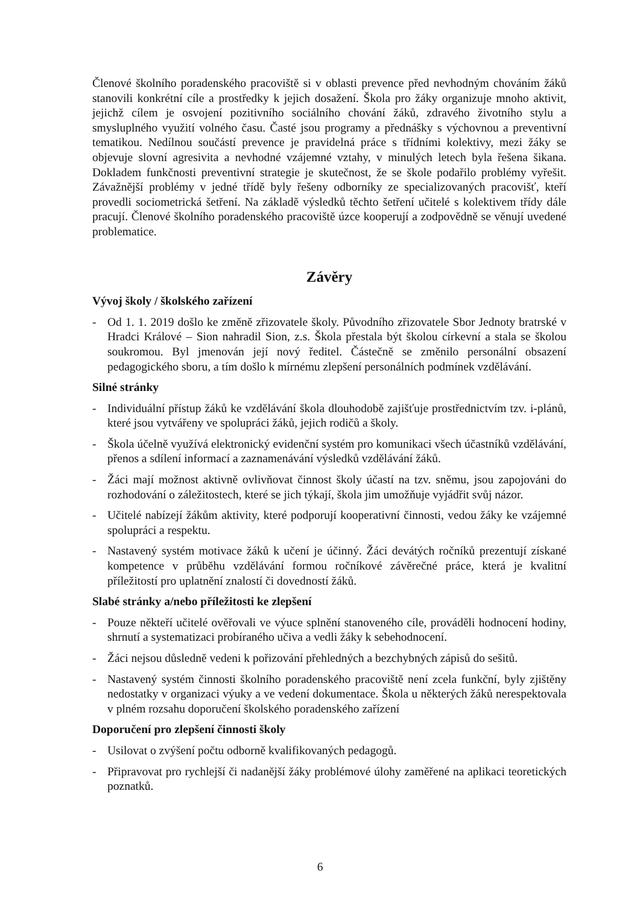Členové školního poradenského pracoviště si v oblasti prevence před nevhodným chováním žáků stanovili konkrétní cíle a prostředky k jejich dosažení. Škola pro žáky organizuje mnoho aktivit, jejichž cílem je osvojení pozitivního sociálního chování žáků, zdravého životního stylu a smysluplného využití volného času. Časté jsou programy a přednášky s výchovnou a preventivní tematikou. Nedílnou součástí prevence je pravidelná práce s třídními kolektivy, mezi žáky se objevuje slovní agresivita a nevhodné vzájemné vztahy, v minulých letech byla řešena šikana. Dokladem funkčnosti preventivní strategie je skutečnost, že se škole podařilo problémy vyřešit. Závažnější problémy v jedné třídě byly řešeny odborníky ze specializovaných pracovišť, kteří provedli sociometrická šetření. Na základě výsledků těchto šetření učitelé s kolektivem třídy dále pracují. Členové školního poradenského pracoviště úzce kooperují a zodpovědně se věnují uvedené problematice.
Závěry
Vývoj školy / školského zařízení
- Od 1. 1. 2019 došlo ke změně zřizovatele školy. Původního zřizovatele Sbor Jednoty bratrské v Hradci Králové – Sion nahradil Sion, z.s. Škola přestala být školou církevní a stala se školou soukromou. Byl jmenován její nový ředitel. Částečně se změnilo personální obsazení pedagogického sboru, a tím došlo k mírnému zlepšení personálních podmínek vzdělávání.
Silné stránky
- Individuální přístup žáků ke vzdělávání škola dlouhodobě zajišťuje prostřednictvím tzv. i-plánů, které jsou vytvářeny ve spolupráci žáků, jejich rodičů a školy.
- Škola účelně využívá elektronický evidenční systém pro komunikaci všech účastníků vzdělávání, přenos a sdílení informací a zaznamenávání výsledků vzdělávání žáků.
- Žáci mají možnost aktivně ovlivňovat činnost školy účastí na tzv. sněmu, jsou zapojováni do rozhodování o záležitostech, které se jich týkají, škola jim umožňuje vyjádřit svůj názor.
- Učitelé nabízejí žákům aktivity, které podporují kooperativní činnosti, vedou žáky ke vzájemné spolupráci a respektu.
- Nastavený systém motivace žáků k učení je účinný. Žáci devátých ročníků prezentují získané kompetence v průběhu vzdělávání formou ročníkové závěrečné práce, která je kvalitní příležitostí pro uplatnění znalostí či dovedností žáků.
Slabé stránky a/nebo příležitosti ke zlepšení
- Pouze někteří učitelé ověřovali ve výuce splnění stanoveného cíle, prováděli hodnocení hodiny, shrnutí a systematizaci probíraného učiva a vedli žáky k sebehodnocení.
- Žáci nejsou důsledně vedeni k pořizování přehledných a bezchybných zápisů do sešitů.
- Nastavený systém činnosti školního poradenského pracoviště není zcela funkční, byly zjištěny nedostatky v organizaci výuky a ve vedení dokumentace. Škola u některých žáků nerespektovala v plném rozsahu doporučení školského poradenského zařízení
Doporučení pro zlepšení činnosti školy
- Usilovat o zvýšení počtu odborně kvalifikovaných pedagogů.
- Připravovat pro rychlejší či nadanější žáky problémové úlohy zaměřené na aplikaci teoretických poznatků.
6